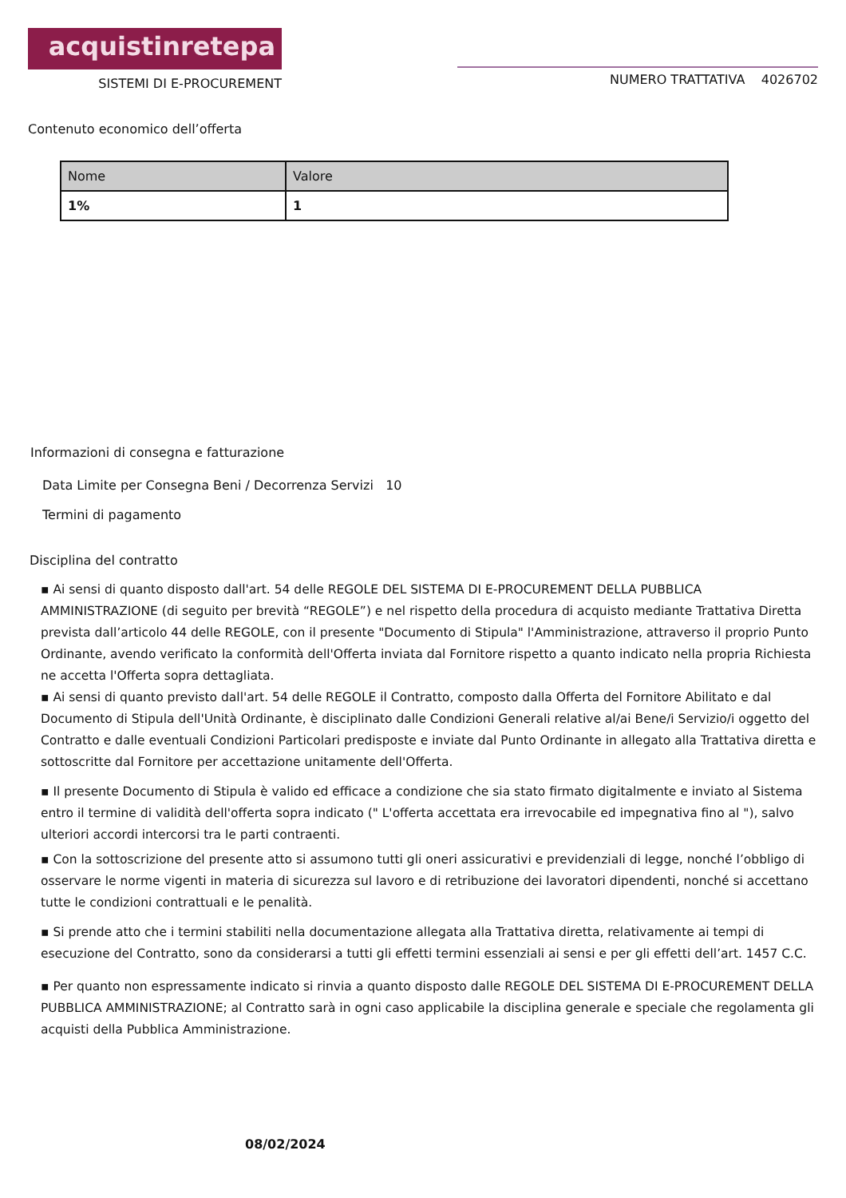acquistinretepa
SISTEMI DI E-PROCUREMENT
NUMERO TRATTATIVA 4026702
Contenuto economico dell’offerta
| Nome | Valore |
| --- | --- |
| 1% | 1 |
Informazioni di consegna e fatturazione
Data Limite per Consegna Beni / Decorrenza Servizi 10
Termini di pagamento
Disciplina del contratto
▪ Ai sensi di quanto disposto dall'art. 54 delle REGOLE DEL SISTEMA DI E-PROCUREMENT DELLA PUBBLICA AMMINISTRAZIONE (di seguito per brevità “REGOLE”) e nel rispetto della procedura di acquisto mediante Trattativa Diretta prevista dall’articolo 44 delle REGOLE, con il presente "Documento di Stipula" l'Amministrazione, attraverso il proprio Punto Ordinante, avendo verificato la conformità dell'Offerta inviata dal Fornitore rispetto a quanto indicato nella propria Richiesta ne accetta l'Offerta sopra dettagliata.
▪ Ai sensi di quanto previsto dall'art. 54 delle REGOLE il Contratto, composto dalla Offerta del Fornitore Abilitato e dal Documento di Stipula dell'Unità Ordinante, è disciplinato dalle Condizioni Generali relative al/ai Bene/i Servizio/i oggetto del Contratto e dalle eventuali Condizioni Particolari predisposte e inviate dal Punto Ordinante in allegato alla Trattativa diretta e sottoscritte dal Fornitore per accettazione unitamente dell'Offerta.
▪ Il presente Documento di Stipula è valido ed efficace a condizione che sia stato firmato digitalmente e inviato al Sistema entro il termine di validità dell'offerta sopra indicato (" L'offerta accettata era irrevocabile ed impegnativa fino al "), salvo ulteriori accordi intercorsi tra le parti contraenti.
▪ Con la sottoscrizione del presente atto si assumono tutti gli oneri assicurativi e previdenziali di legge, nonché l’obbligo di osservare le norme vigenti in materia di sicurezza sul lavoro e di retribuzione dei lavoratori dipendenti, nonché si accettano tutte le condizioni contrattuali e le penalità.
▪ Si prende atto che i termini stabiliti nella documentazione allegata alla Trattativa diretta, relativamente ai tempi di esecuzione del Contratto, sono da considerarsi a tutti gli effetti termini essenziali ai sensi e per gli effetti dell’art. 1457 C.C.
▪ Per quanto non espressamente indicato si rinvia a quanto disposto dalle REGOLE DEL SISTEMA DI E-PROCUREMENT DELLA PUBBLICA AMMINISTRAZIONE; al Contratto sarà in ogni caso applicabile la disciplina generale e speciale che regolamenta gli acquisti della Pubblica Amministrazione.
08/02/2024